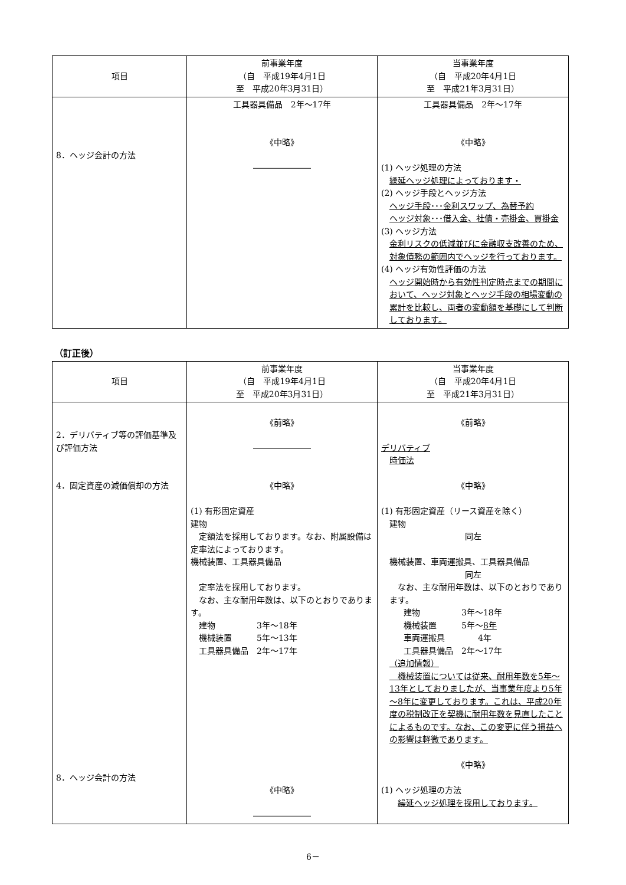| 項目 | 前事業年度 （自 平成19年4月1日 至 平成20年3月31日） | 当事業年度 （自 平成20年4月1日 至 平成21年3月31日） |
| --- | --- | --- |
| 8．ヘッジ会計の方法 | 工具器具備品 2年～17年 《中略》 ――――――― | 工具器具備品 2年～17年 《中略》 (1) ヘッジ処理の方法 繰延ヘッジ処理によっております・ (2) ヘッジ手段とヘッジ方法 ヘッジ手段･･･金利スワップ、為替予約 ヘッジ対象･･･借入金、社債・売掛金、買掛金 (3) ヘッジ方法 金利リスクの低減並びに金融収支改善のため、対象債務の範囲内でヘッジを行っております。 (4) ヘッジ有効性評価の方法 ヘッジ開始時から有効性判定時点までの期間において、ヘッジ対象とヘッジ手段の相場変動の累計を比較し、両者の変動額を基礎にして判断しております。 |
（訂正後）
| 項目 | 前事業年度 （自 平成19年4月1日 至 平成20年3月31日） | 当事業年度 （自 平成20年4月1日 至 平成21年3月31日） |
| --- | --- | --- |
| 2．デリバティブ等の評価基準及び評価方法 4．固定資産の減価償却の方法 8．ヘッジ会計の方法 | 《前略》 ――――――― 《中略》 (1) 有形固定資産 建物 定額法を採用しております。なお、附属設備は定率法によっております。 機械装置、工具器具備品 定率法を採用しております。 なお、主な耐用年数は、以下のとおりであります。 建物 3年～18年 機械装置 5年～13年 工具器具備品 2年～17年 《中略》 ――――――― | 《前略》 デリバティブ 時価法 《中略》 (1) 有形固定資産（リース資産を除く） 建物 同左 機械装置、車両運搬具、工具器具備品 同左 なお、主な耐用年数は、以下のとおりであります。 建物 3年～18年 機械装置 5年～ 8年 車両運搬具 4年 工具器具備品 2年～17年 （追加情報） 機械装置については従来、耐用年数を5年～13年としておりましたが、当事業年度より5年～8年に変更しております。これは、平成20年度の税制改正を契機に耐用年数を見直したことによるものです。なお、この変更に伴う損益への影響は軽微であります。 《中略》 (1) ヘッジ処理の方法 繰延ヘッジ処理を採用しております。 |
6－